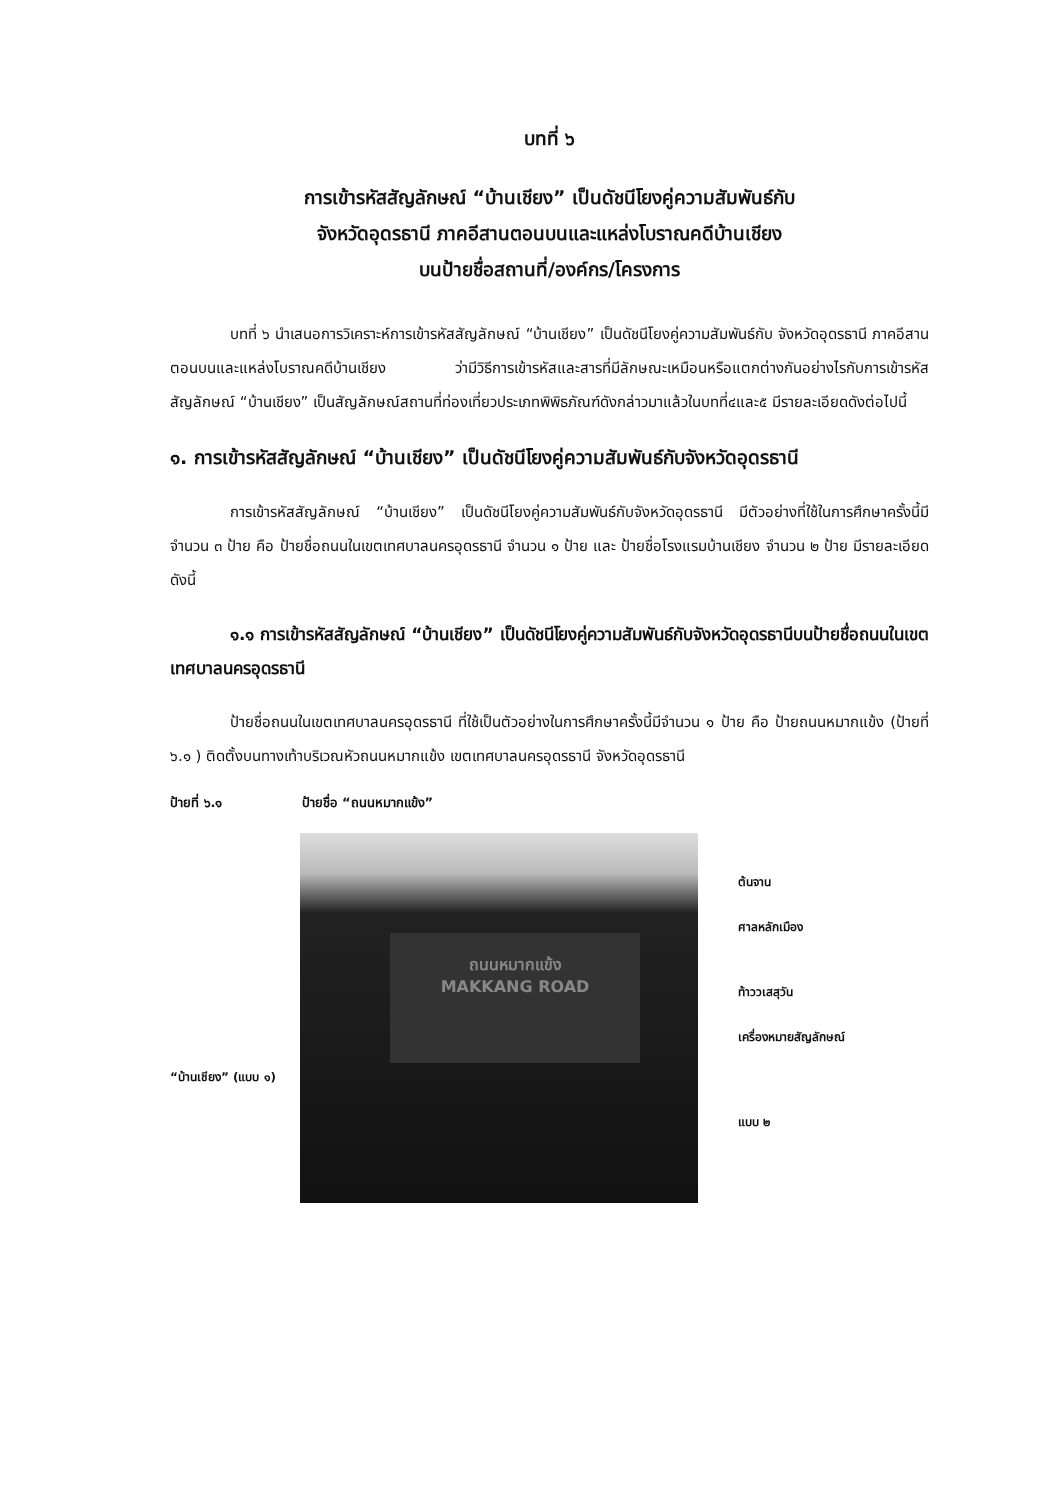บทที่ ๖
การเข้ารหัสสัญลักษณ์ “บ้านเชียง” เป็นดัชนีโยงคู่ความสัมพันธ์กับ
จังหวัดอุดรธานี ภาคอีสานตอนบนและแหล่งโบราณคดีบ้านเชียง
บนป้ายชื่อสถานที่/องค์กร/โครงการ
บทที่ ๖ นำเสนอการวิเคราะห์การเข้ารหัสสัญลักษณ์ “บ้านเชียง” เป็นดัชนีโยงคู่ความสัมพันธ์กับ จังหวัดอุดรธานี ภาคอีสานตอนบนและแหล่งโบราณคดีบ้านเชียง ว่ามีวิธีการเข้ารหัสและสารที่มีลักษณะเหมือนหรือแตกต่างกันอย่างไรกับการเข้ารหัสสัญลักษณ์ “บ้านเชียง” เป็นสัญลักษณ์สถานที่ท่องเที่ยวประเภทพิพิธภัณฑ์ดังกล่าวมาแล้วในบทที่๔และ๕ มีรายละเอียดดังต่อไปนี้
๑. การเข้ารหัสสัญลักษณ์ “บ้านเชียง” เป็นดัชนีโยงคู่ความสัมพันธ์กับจังหวัดอุดรธานี
การเข้ารหัสสัญลักษณ์ “บ้านเชียง” เป็นดัชนีโยงคู่ความสัมพันธ์กับจังหวัดอุดรธานี มีตัวอย่างที่ใช้ในการศึกษาครั้งนี้มีจำนวน ๓ ป้าย คือ ป้ายชื่อถนนในเขตเทศบาลนครอุดรธานี จำนวน ๑ ป้าย และ ป้ายชื่อโรงแรมบ้านเชียง จำนวน ๒ ป้าย มีรายละเอียดดังนี้
๑.๑ การเข้ารหัสสัญลักษณ์ “บ้านเชียง” เป็นดัชนีโยงคู่ความสัมพันธ์กับจังหวัดอุดรธานีบนป้ายชื่อถนนในเขตเทศบาลนครอุดรธานี
ป้ายชื่อถนนในเขตเทศบาลนครอุดรธานี ที่ใช้เป็นตัวอย่างในการศึกษาครั้งนี้มีจำนวน ๑ ป้าย คือ ป้ายถนนหมากแข้ง (ป้ายที่ ๖.๑ ) ติดตั้งบนทางเท้าบริเวณหัวถนนหมากแข้ง เขตเทศบาลนครอุดรธานี จังหวัดอุดรธานี
ป้ายที่ ๖.๑ ป้ายชื่อ “ถนนหมากแข้ง”
“บ้านเชียง” (แบบ ๑)
ถนนหมากแข้ง
MAKKANG ROAD
ต้นจาน
ศาลหลักเมือง
ท้าววเสสุวัน
เครื่องหมายสัญลักษณ์
แบบ ๒